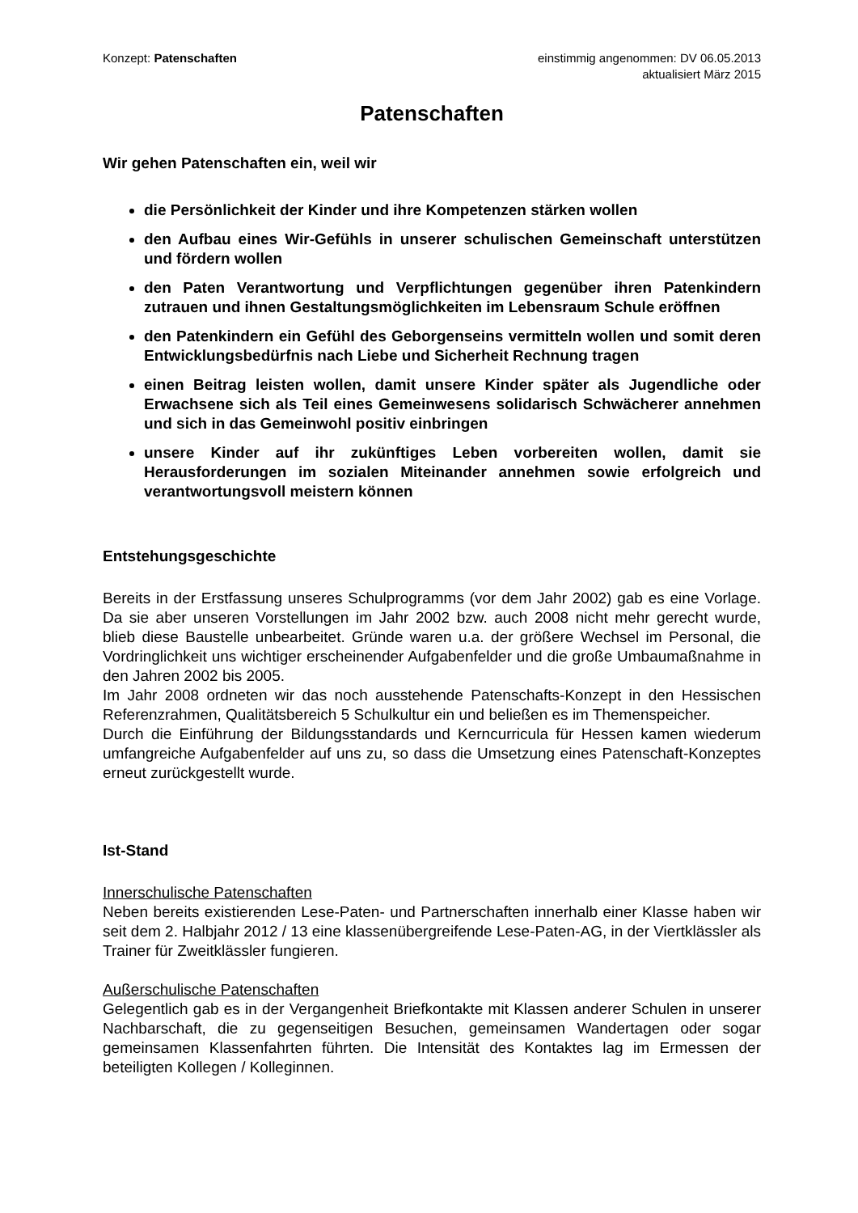Konzept: Patenschaften einstimmig angenommen: DV 06.05.2013
aktualisiert März 2015
Patenschaften
Wir gehen Patenschaften ein, weil wir
die Persönlichkeit der Kinder und ihre Kompetenzen stärken wollen
den Aufbau eines Wir-Gefühls in unserer schulischen Gemeinschaft unterstützen und fördern wollen
den Paten Verantwortung und Verpflichtungen gegenüber ihren Patenkindern zutrauen und ihnen Gestaltungsmöglichkeiten im Lebensraum Schule eröffnen
den Patenkindern ein Gefühl des Geborgenseins vermitteln wollen und somit deren Entwicklungsbedürfnis nach Liebe und Sicherheit Rechnung tragen
einen Beitrag leisten wollen, damit unsere Kinder später als Jugendliche oder Erwachsene sich als Teil eines Gemeinwesens solidarisch Schwächerer annehmen und sich in das Gemeinwohl positiv einbringen
unsere Kinder auf ihr zukünftiges Leben vorbereiten wollen, damit sie Herausforderungen im sozialen Miteinander annehmen sowie erfolgreich und verantwortungsvoll meistern können
Entstehungsgeschichte
Bereits in der Erstfassung unseres Schulprogramms (vor dem Jahr 2002) gab es eine Vorlage. Da sie aber unseren Vorstellungen im Jahr 2002 bzw. auch 2008 nicht mehr gerecht wurde, blieb diese Baustelle unbearbeitet. Gründe waren u.a. der größere Wechsel im Personal, die Vordringlichkeit uns wichtiger erscheinender Aufgabenfelder und die große Umbaumaßnahme in den Jahren 2002 bis 2005.
Im Jahr 2008 ordneten wir das noch ausstehende Patenschafts-Konzept in den Hessischen Referenzrahmen, Qualitätsbereich 5 Schulkultur ein und beließen es im Themenspeicher.
Durch die Einführung der Bildungsstandards und Kerncurricula für Hessen kamen wiederum umfangreiche Aufgabenfelder auf uns zu, so dass die Umsetzung eines Patenschaft-Konzeptes erneut zurückgestellt wurde.
Ist-Stand
Innerschulische Patenschaften
Neben bereits existierenden Lese-Paten- und Partnerschaften innerhalb einer Klasse haben wir seit dem 2. Halbjahr 2012 / 13 eine klassenübergreifende Lese-Paten-AG, in der Viertklässler als Trainer für Zweitklässler fungieren.
Außerschulische Patenschaften
Gelegentlich gab es in der Vergangenheit Briefkontakte mit Klassen anderer Schulen in unserer Nachbarschaft, die zu gegenseitigen Besuchen, gemeinsamen Wandertagen oder sogar gemeinsamen Klassenfahrten führten. Die Intensität des Kontaktes lag im Ermessen der beteiligten Kollegen / Kolleginnen.